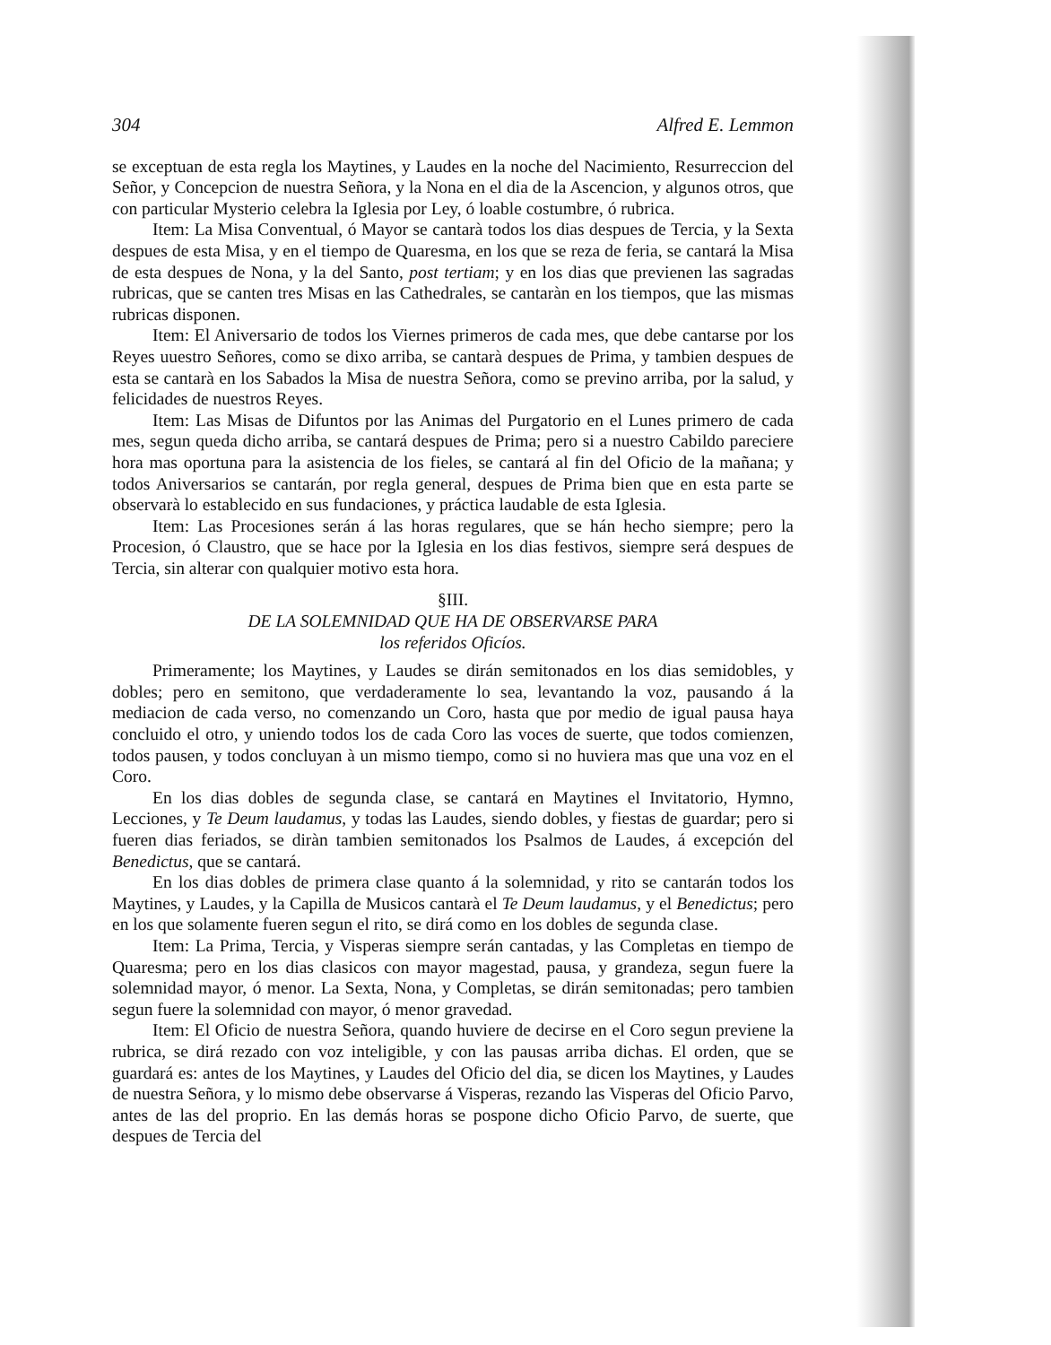304 Alfred E. Lemmon
se exceptuan de esta regla los Maytines, y Laudes en la noche del Nacimiento, Resurreccion del Señor, y Concepcion de nuestra Señora, y la Nona en el dia de la Ascencion, y algunos otros, que con particular Mysterio celebra la Iglesia por Ley, ó loable costumbre, ó rubrica.
Item: La Misa Conventual, ó Mayor se cantarà todos los dias despues de Tercia, y la Sexta despues de esta Misa, y en el tiempo de Quaresma, en los que se reza de feria, se cantará la Misa de esta despues de Nona, y la del Santo, post tertiam; y en los dias que previenen las sagradas rubricas, que se canten tres Misas en las Cathedrales, se cantaràn en los tiempos, que las mismas rubricas disponen.
Item: El Aniversario de todos los Viernes primeros de cada mes, que debe cantarse por los Reyes uuestro Señores, como se dixo arriba, se cantarà despues de Prima, y tambien despues de esta se cantarà en los Sabados la Misa de nuestra Señora, como se previno arriba, por la salud, y felicidades de nuestros Reyes.
Item: Las Misas de Difuntos por las Animas del Purgatorio en el Lunes primero de cada mes, segun queda dicho arriba, se cantará despues de Prima; pero si a nuestro Cabildo pareciere hora mas oportuna para la asistencia de los fieles, se cantará al fin del Oficio de la mañana; y todos Aniversarios se cantarán, por regla general, despues de Prima bien que en esta parte se observarà lo establecido en sus fundaciones, y práctica laudable de esta Iglesia.
Item: Las Procesiones serán á las horas regulares, que se hán hecho siempre; pero la Procesion, ó Claustro, que se hace por la Iglesia en los dias festivos, siempre será despues de Tercia, sin alterar con qualquier motivo esta hora.
§III.
DE LA SOLEMNIDAD QUE HA DE OBSERVARSE PARA
los referidos Oficíos.
Primeramente; los Maytines, y Laudes se dirán semitonados en los dias semidobles, y dobles; pero en semitono, que verdaderamente lo sea, levantando la voz, pausando á la mediacion de cada verso, no comenzando un Coro, hasta que por medio de igual pausa haya concluido el otro, y uniendo todos los de cada Coro las voces de suerte, que todos comienzen, todos pausen, y todos concluyan à un mismo tiempo, como si no huviera mas que una voz en el Coro.
En los dias dobles de segunda clase, se cantará en Maytines el Invitatorio, Hymno, Lecciones, y Te Deum laudamus, y todas las Laudes, siendo dobles, y fiestas de guardar; pero si fueren dias feriados, se diràn tambien semitonados los Psalmos de Laudes, á excepción del Benedictus, que se cantará.
En los dias dobles de primera clase quanto á la solemnidad, y rito se cantarán todos los Maytines, y Laudes, y la Capilla de Musicos cantarà el Te Deum laudamus, y el Benedictus; pero en los que solamente fueren segun el rito, se dirá como en los dobles de segunda clase.
Item: La Prima, Tercia, y Visperas siempre serán cantadas, y las Completas en tiempo de Quaresma; pero en los dias clasicos con mayor magestad, pausa, y grandeza, segun fuere la solemnidad mayor, ó menor. La Sexta, Nona, y Completas, se dirán semitonadas; pero tambien segun fuere la solemnidad con mayor, ó menor gravedad.
Item: El Oficio de nuestra Señora, quando huviere de decirse en el Coro segun previene la rubrica, se dirá rezado con voz inteligible, y con las pausas arriba dichas. El orden, que se guardará es: antes de los Maytines, y Laudes del Oficio del dia, se dicen los Maytines, y Laudes de nuestra Señora, y lo mismo debe observarse á Visperas, rezando las Visperas del Oficio Parvo, antes de las del proprio. En las demás horas se pospone dicho Oficio Parvo, de suerte, que despues de Tercia del